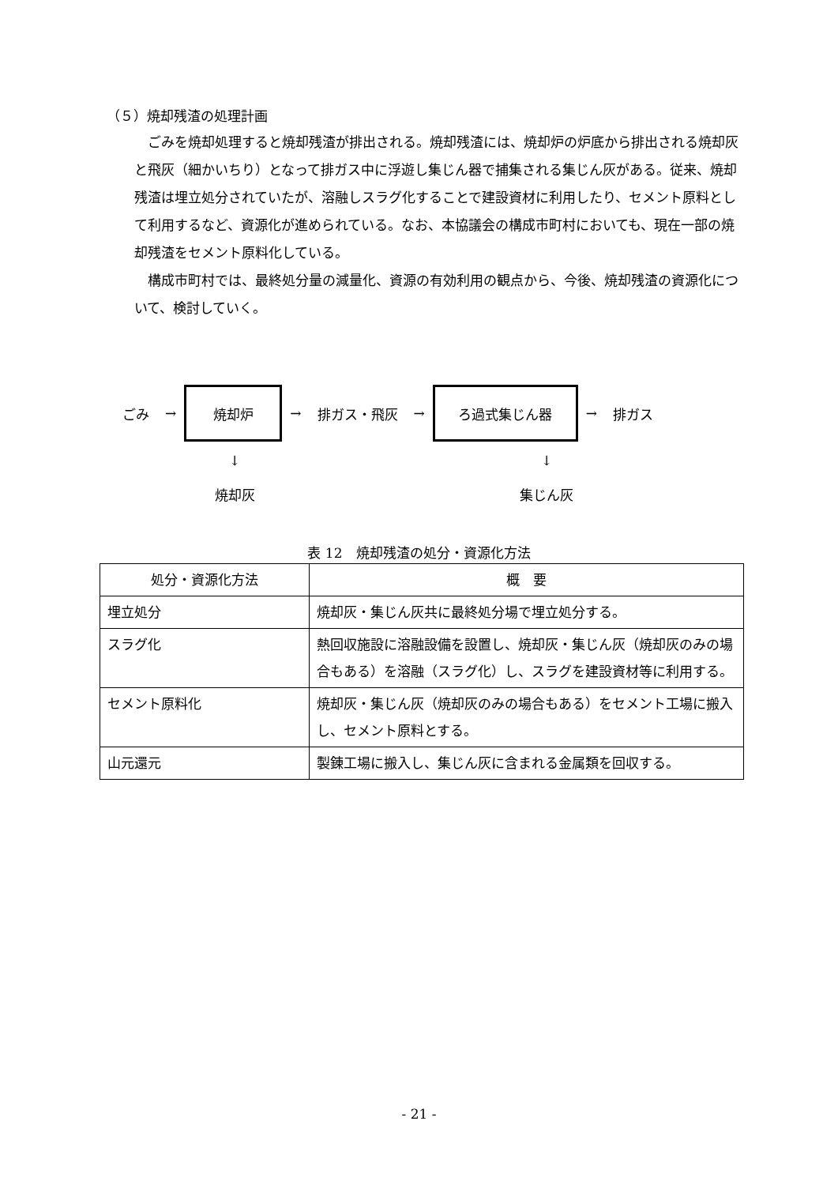（５）焼却残渣の処理計画
ごみを焼却処理すると焼却残渣が排出される。焼却残渣には、焼却炉の炉底から排出される焼却灰と飛灰（細かいちり）となって排ガス中に浮遊し集じん器で捕集される集じん灰がある。従来、焼却残渣は埋立処分されていたが、溶融しスラグ化することで建設資材に利用したり、セメント原料として利用するなど、資源化が進められている。なお、本協議会の構成市町村においても、現在一部の焼却残渣をセメント原料化している。
構成市町村では、最終処分量の減量化、資源の有効利用の観点から、今後、焼却残渣の資源化について、検討していく。
ごみ →
焼却炉
→ 排ガス・飛灰 →
ろ過式集じん器
→ 排ガス
↓
焼却灰
↓
集じん灰
表 12　焼却残渣の処分・資源化方法
| 処分・資源化方法 | 概 要 |
| --- | --- |
| 埋立処分 | 焼却灰・集じん灰共に最終処分場で埋立処分する。 |
| スラグ化 | 熱回収施設に溶融設備を設置し、焼却灰・集じん灰（焼却灰のみの場合もある）を溶融（スラグ化）し、スラグを建設資材等に利用する。 |
| セメント原料化 | 焼却灰・集じん灰（焼却灰のみの場合もある）をセメント工場に搬入し、セメント原料とする。 |
| 山元還元 | 製錬工場に搬入し、集じん灰に含まれる金属類を回収する。 |
- 21 -